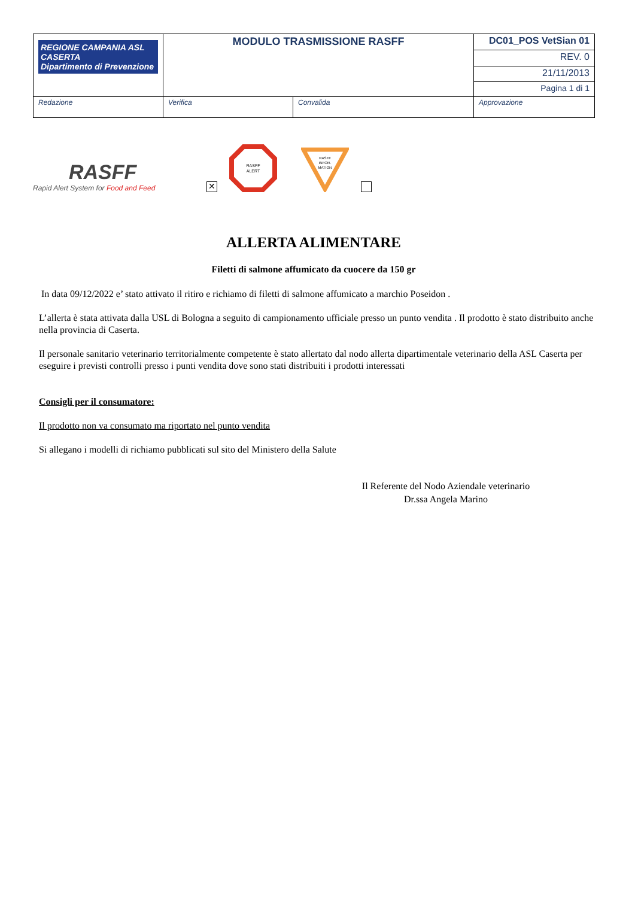| REGIONE CAMPANIA ASL CASERTA Dipartimento di Prevenzione | MODULO TRASMISSIONE RASFF | | DC01_POS VetSian 01 |
| | | | REV. 0 |
| | | | 21/11/2013 |
| | | | Pagina 1 di 1 |
| Redazione | Verifica | Convalida | Approvazione |
RASFF
Rapid Alert System for Food and Feed
✕
RASFF
ALERT
RASFF
INFOR-
MATION
ALLERTA ALIMENTARE
Filetti di salmone affumicato da cuocere da 150 gr
In data 09/12/2022 e’ stato attivato il ritiro e richiamo di filetti di salmone affumicato a marchio Poseidon .
L’allerta è stata attivata dalla USL di Bologna a seguito di campionamento ufficiale presso un punto vendita . Il prodotto è stato distribuito anche nella provincia di Caserta.
Il personale sanitario veterinario territorialmente competente è stato allertato dal nodo allerta dipartimentale veterinario della ASL Caserta per eseguire i previsti controlli presso i punti vendita dove sono stati distribuiti i prodotti interessati
Consigli per il consumatore:
Il prodotto non va consumato ma riportato nel punto vendita
Si allegano i modelli di richiamo pubblicati sul sito del Ministero della Salute
Il Referente del Nodo Aziendale veterinario
Dr.ssa Angela Marino